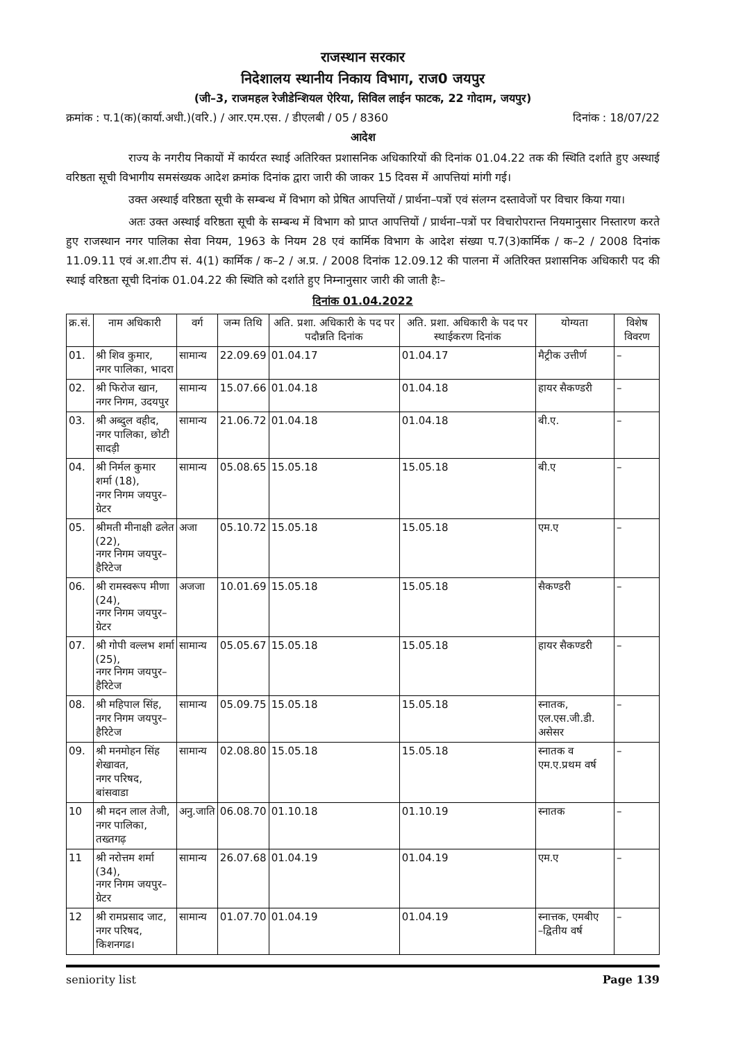राजस्थान सरकार
निदेशालय स्थानीय निकाय विभाग, राज0 जयपुर
(जी–3, राजमहल रेजीडेन्शियल ऐरिया, सिविल लाईन फाटक, 22 गोदाम, जयपुर)
क्रमांक : प.1(क)(कार्या.अधी.)(वरि.) / आर.एम.एस. / डीएलबी / 05 / 8360 दिनांक : 18/07/22
आदेश
राज्य के नगरीय निकायों में कार्यरत स्थाई अतिरिक्त प्रशासनिक अधिकारियों की दिनांक 01.04.22 तक की स्थिति दर्शाते हुए अस्थाई वरिष्ठता सूची विभागीय समसंख्यक आदेश क्रमांक दिनांक द्वारा जारी की जाकर 15 दिवस में आपत्तियां मांगी गई।
उक्त अस्थाई वरिष्ठता सूची के सम्बन्ध में विभाग को प्रेषित आपत्तियों / प्रार्थना–पत्रों एवं संलग्न दस्तावेजों पर विचार किया गया।
अतः उक्त अस्थाई वरिष्ठता सूची के सम्बन्ध में विभाग को प्राप्त आपत्तियों / प्रार्थना–पत्रों पर विचारोपरान्त नियमानुसार निस्तारण करते हुए राजस्थान नगर पालिका सेवा नियम, 1963 के नियम 28 एवं कार्मिक विभाग के आदेश संख्या प.7(3)कार्मिक / क–2 / 2008 दिनांक 11.09.11 एवं अ.शा.टीप सं. 4(1) कार्मिक / क–2 / अ.प्र. / 2008 दिनांक 12.09.12 की पालना में अतिरिक्त प्रशासनिक अधिकारी पद की स्थाई वरिष्ठता सूची दिनांक 01.04.22 की स्थिति को दर्शाते हुए निम्नानुसार जारी की जाती हैः–
दिनांक 01.04.2022
| क्र.सं. | नाम अधिकारी | वर्ग | जन्म तिथि | अति. प्रशा. अधिकारी के पद पर पदौन्नति दिनांक | अति. प्रशा. अधिकारी के पद पर स्थाईकरण दिनांक | योग्यता | विशेष विवरण |
| --- | --- | --- | --- | --- | --- | --- | --- |
| 01. | श्री शिव कुमार, नगर पालिका, भादरा | सामान्य | 22.09.69 | 01.04.17 | 01.04.17 | मैट्रीक उत्तीर्ण | – |
| 02. | श्री फिरोज खान, नगर निगम, उदयपुर | सामान्य | 15.07.66 | 01.04.18 | 01.04.18 | हायर सैकण्डरी | – |
| 03. | श्री अब्दुल वहीद, नगर पालिका, छोटी सादड़ी | सामान्य | 21.06.72 | 01.04.18 | 01.04.18 | बी.ए. | – |
| 04. | श्री निर्मल कुमार शर्मा (18), नगर निगम जयपुर–ग्रेटर | सामान्य | 05.08.65 | 15.05.18 | 15.05.18 | बी.ए | – |
| 05. | श्रीमती मीनाक्षी ढलेत (22), नगर निगम जयपुर–हैरिटेज | अजा | 05.10.72 | 15.05.18 | 15.05.18 | एम.ए | – |
| 06. | श्री रामस्वरूप मीणा (24), नगर निगम जयपुर–ग्रेटर | अजजा | 10.01.69 | 15.05.18 | 15.05.18 | सैकण्डरी | – |
| 07. | श्री गोपी वल्लभ शर्मा (25), नगर निगम जयपुर–हैरिटेज | सामान्य | 05.05.67 | 15.05.18 | 15.05.18 | हायर सैकण्डरी | – |
| 08. | श्री महिपाल सिंह, नगर निगम जयपुर–हैरिटेज | सामान्य | 05.09.75 | 15.05.18 | 15.05.18 | स्नातक, एल.एस.जी.डी. असेसर | – |
| 09. | श्री मनमोहन सिंह शेखावत, नगर परिषद, बांसवाडा | सामान्य | 02.08.80 | 15.05.18 | 15.05.18 | स्नातक व एम.ए.प्रथम वर्ष | – |
| 10 | श्री मदन लाल तेजी, नगर पालिका, तख्तगढ़ | अनु.जाति | 06.08.70 | 01.10.18 | 01.10.19 | स्नातक | – |
| 11 | श्री नरोत्तम शर्मा (34), नगर निगम जयपुर–ग्रेटर | सामान्य | 26.07.68 | 01.04.19 | 01.04.19 | एम.ए | – |
| 12 | श्री रामप्रसाद जाट, नगर परिषद, किशनगढ। | सामान्य | 01.07.70 | 01.04.19 | 01.04.19 | स्नात्तक, एमबीए –द्वितीय वर्ष | – |
seniority list Page 139